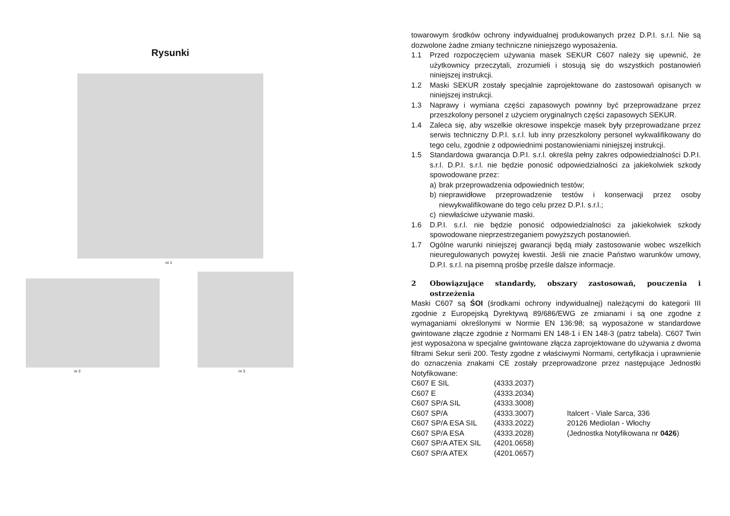Rysunki
nr 1
nr 2 nr 3
towarowym środków ochrony indywidualnej produkowanych przez D.P.I. s.r.l. Nie są dozwolone żadne zmiany techniczne niniejszego wyposażenia.
1.1 Przed rozpoczęciem używania masek SEKUR C607 należy się upewnić, że użytkownicy przeczytali, zrozumieli i stosują się do wszystkich postanowień niniejszej instrukcji.
1.2 Maski SEKUR zostały specjalnie zaprojektowane do zastosowań opisanych w niniejszej instrukcji.
1.3 Naprawy i wymiana części zapasowych powinny być przeprowadzane przez przeszkolony personel z użyciem oryginalnych części zapasowych SEKUR.
1.4 Zaleca się, aby wszelkie okresowe inspekcje masek były przeprowadzane przez serwis techniczny D.P.I. s.r.l. lub inny przeszkolony personel wykwalifikowany do tego celu, zgodnie z odpowiednimi postanowieniami niniejszej instrukcji.
1.5 Standardowa gwarancja D.P.I. s.r.l. określa pełny zakres odpowiedzialności D.P.I. s.r.l. D.P.I. s.r.l. nie będzie ponosić odpowiedzialności za jakiekolwiek szkody spowodowane przez:
a) brak przeprowadzenia odpowiednich testów;
b) nieprawidłowe przeprowadzenie testów i konserwacji przez osoby niewykwalifikowane do tego celu przez D.P.I. s.r.l.;
c) niewłaściwe używanie maski.
1.6 D.P.I. s.r.l. nie będzie ponosić odpowiedzialności za jakiekolwiek szkody spowodowane nieprzestrzeganiem powyższych postanowień.
1.7 Ogólne warunki niniejszej gwarancji będą miały zastosowanie wobec wszelkich nieuregulowanych powyżej kwestii. Jeśli nie znacie Państwo warunków umowy, D.P.I. s.r.l. na pisemną prośbę prześle dalsze informacje.
2 Obowiązujące standardy, obszary zastosowań, pouczenia i ostrzeżenia
Maski C607 są ŚOI (środkami ochrony indywidualnej) należącymi do kategorii III zgodnie z Europejską Dyrektywą 89/686/EWG ze zmianami i są one zgodne z wymaganiami określonymi w Normie EN 136:98; są wyposażone w standardowe gwintowane złącze zgodnie z Normami EN 148-1 i EN 148-3 (patrz tabela). C607 Twin jest wyposażona w specjalne gwintowane złącza zaprojektowane do używania z dwoma filtrami Sekur serii 200. Testy zgodne z właściwymi Normami, certyfikacja i uprawnienie do oznaczenia znakami CE zostały przeprowadzone przez następujące Jednostki Notyfikowane:
| C607 E SIL | (4333.2037) | |
| C607 E | (4333.2034) | |
| C607 SP/A SIL | (4333.3008) | |
| C607 SP/A | (4333.3007) | Italcert - Viale Sarca, 336 |
| C607 SP/A ESA SIL | (4333.2022) | 20126 Mediolan - Włochy |
| C607 SP/A ESA | (4333.2028) | (Jednostka Notyfikowana nr 0426 ) |
| C607 SP/A ATEX SIL | (4201.0658) | |
| C607 SP/A ATEX | (4201.0657) | |